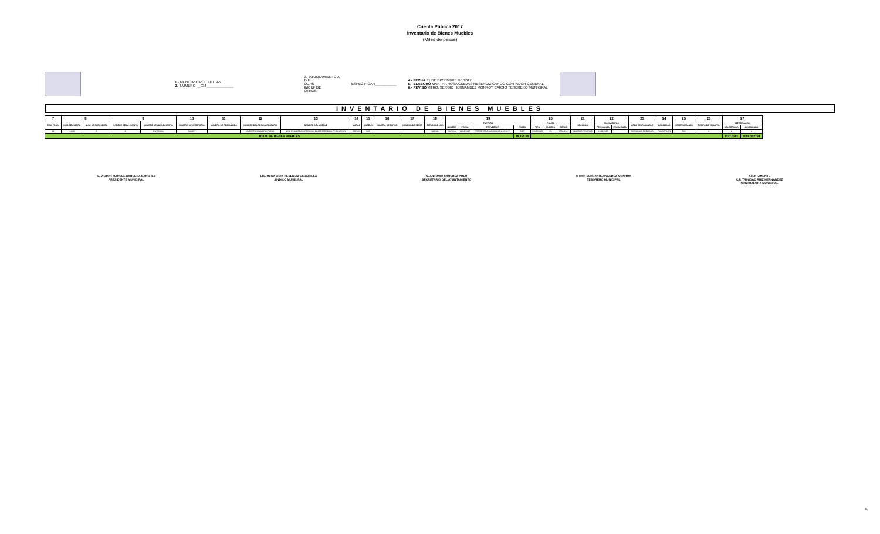Cuenta Pública 2017
Inventario de Bienes Muebles
(Miles de pesos)
1.- MUNICIPIO POLOTITLAN
2.- NÚMERO __034______________
3.- AYUNTAMIENTO X
DIF
ODAS
IMCUFIDE
OTROS
ESPECIFICAR___________
4.- FECHA 31 DE DICIEMBRE DE 2017.
5.- ELABORÓ MARTHA ROSA CUEVAS RESENDIZ CARGO CONTADOR GENERAL
6.- REVISÓ MTRO. SERGIO HERNANDEZ MONROY CARGO TESORERO MUNICIPAL
INVENTARIO DE BIENES MUEBLES
| 7 | 8 | | 9 | | 10 | 11 | 12 | 13 | 14 | 15 | 16 | 17 | 18 | 19 | | | | 20 | | | 21 | 22 | | 23 | 24 | 25 | 26 | 27 | |
| --- | --- | --- | --- | --- | --- | --- | --- | --- | --- | --- | --- | --- | --- | --- | --- | --- | --- | --- | --- | --- | --- | --- | --- | --- | --- | --- | --- | --- | --- |
| NUM. PROG. | NUM.DE CUENTA | NUM. DE SUBCUENTA | NOMBRE DE LA CUENTA | NOMBRE DE LA SUBCUENTA | NUMERO DE INVENTARIO | NUMERO DE RESGUARDO | NOMBRE DEL RESGUARDATARIO | NOMBRE DEL MUEBLE | MARCA | MODELO | NUMERO DE MOTOR | NUMERO DE SERIE | ESTADO DE USO | FACTURA | | | | POLIZA | | | RECURSO | MOVIMIENTOS | | AREA RESPONSABLE | LOCALIDAD | OBSERVACIONES | TIEMPO DE VIDA UTIL | DEPRECIACIÓN | |
| | | | | | | | | | | | | | | NUMERO | FECHA | PROVEEDOR | COSTO | TIPO | NUMERO | FECHA | | FECHA ALTA | FECHA BAJA | | | | | DEL PERIODO | ACUMULADA |
| 12 | 1249 | 8 | 8 | DIVERSOS | H00157 | | ALBERTO CHAVERO POZAS | UNA ESCALERA EXTENSION 11.48 EXTENDIDA 77-35 ARKON | ARKON | S/M | | | NUEVA | 14738 A | 08/11/2017 | FERRETERA SAN JUAN S.A DE C.V. | 5.25 | EGRESOS | 95 | 07/11/2017 | INGESOS PROPIOS | 07/11/2017 | | SERVICIOS PUBLICOS | POLOTITLAN | S/O | 0 | 0 | 0 |
| TOTAL DE BIENES MUEBLES | | | | | | | | | | | | | | | | | 18,351.00 | | | | | | | | | | | 1137.0281 | 4099.152794 |
C. VICTOR MANUEL BARCENA SANCHEZ
PRESIDENTE MUNICIPAL
LIC. OLGA LIDIA RESENDIZ ESCAMILLA
SINDICO MUNICIPAL
C. ANTONIO SANCHEZ POLO
SECRETARIO DEL AYUNTAMIENTO
MTRO. SERGIO HERNANDEZ MONROY
TESORERO MUNICIPAL
ATENTAMENTE
C.P. TRINIDAD RUIZ HERNANDEZ
CONTRALORA MUNICIPAL
13